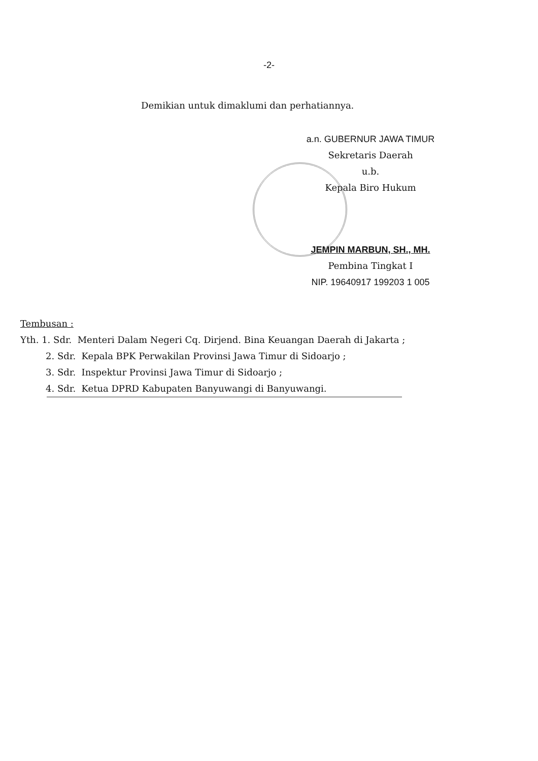-2-
Demikian untuk dimaklumi dan perhatiannya.
a.n. GUBERNUR JAWA TIMUR
Sekretaris Daerah
u.b.
Kepala Biro Hukum
JEMPIN MARBUN, SH., MH.
Pembina Tingkat I
NIP. 19640917 199203 1 005
Tembusan :
Yth. 1. Sdr. Menteri Dalam Negeri Cq. Dirjend. Bina Keuangan Daerah di Jakarta ;
2. Sdr. Kepala BPK Perwakilan Provinsi Jawa Timur di Sidoarjo ;
3. Sdr. Inspektur Provinsi Jawa Timur di Sidoarjo ;
4. Sdr. Ketua DPRD Kabupaten Banyuwangi di Banyuwangi.